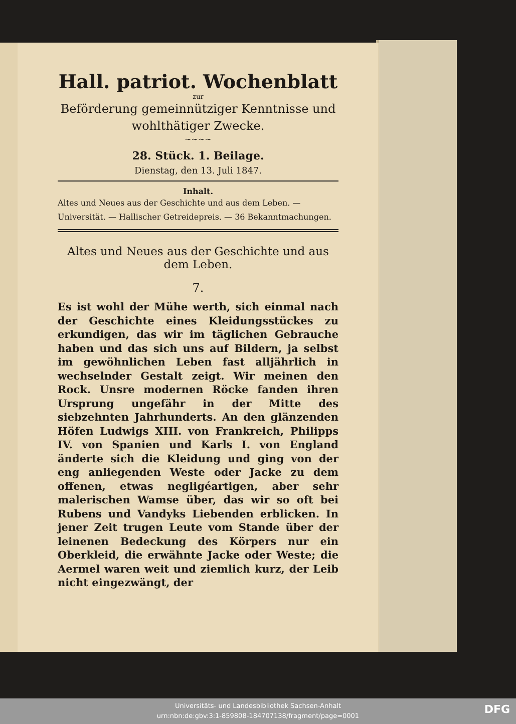Hall. patriot. Wochenblatt
zur
Beförderung gemeinnütziger Kenntnisse und wohlthätiger Zwecke.
~~~~
28. Stück. 1. Beilage.
Dienstag, den 13. Juli 1847.
Inhalt.
Altes und Neues aus der Geschichte und aus dem Leben. — Universität. — Hallischer Getreidepreis. — 36 Bekanntmachungen.
Altes und Neues aus der Geschichte und aus dem Leben.
7.
Es ist wohl der Mühe werth, sich einmal nach der Geschichte eines Kleidungsstückes zu erkundigen, das wir im täglichen Gebrauche haben und das sich uns auf Bildern, ja selbst im gewöhnlichen Leben fast alljährlich in wechselnder Gestalt zeigt. Wir meinen den Rock. Unsre modernen Röcke fanden ihren Ursprung ungefähr in der Mitte des siebzehnten Jahrhunderts. An den glänzenden Höfen Ludwigs XIII. von Frankreich, Philipps IV. von Spanien und Karls I. von England änderte sich die Kleidung und ging von der eng anliegenden Weste oder Jacke zu dem offenen, etwas negligéartigen, aber sehr malerischen Wamse über, das wir so oft bei Rubens und Vandyks Liebenden erblicken. In jener Zeit trugen Leute vom Stande über der leinenen Bedeckung des Körpers nur ein Oberkleid, die erwähnte Jacke oder Weste; die Aermel waren weit und ziemlich kurz, der Leib nicht eingezwängt, der
Universitäts- und Landesbibliothek Sachsen-Anhalt
urn:nbn:de:gbv:3:1-859808-184707138/fragment/page=0001
DFG